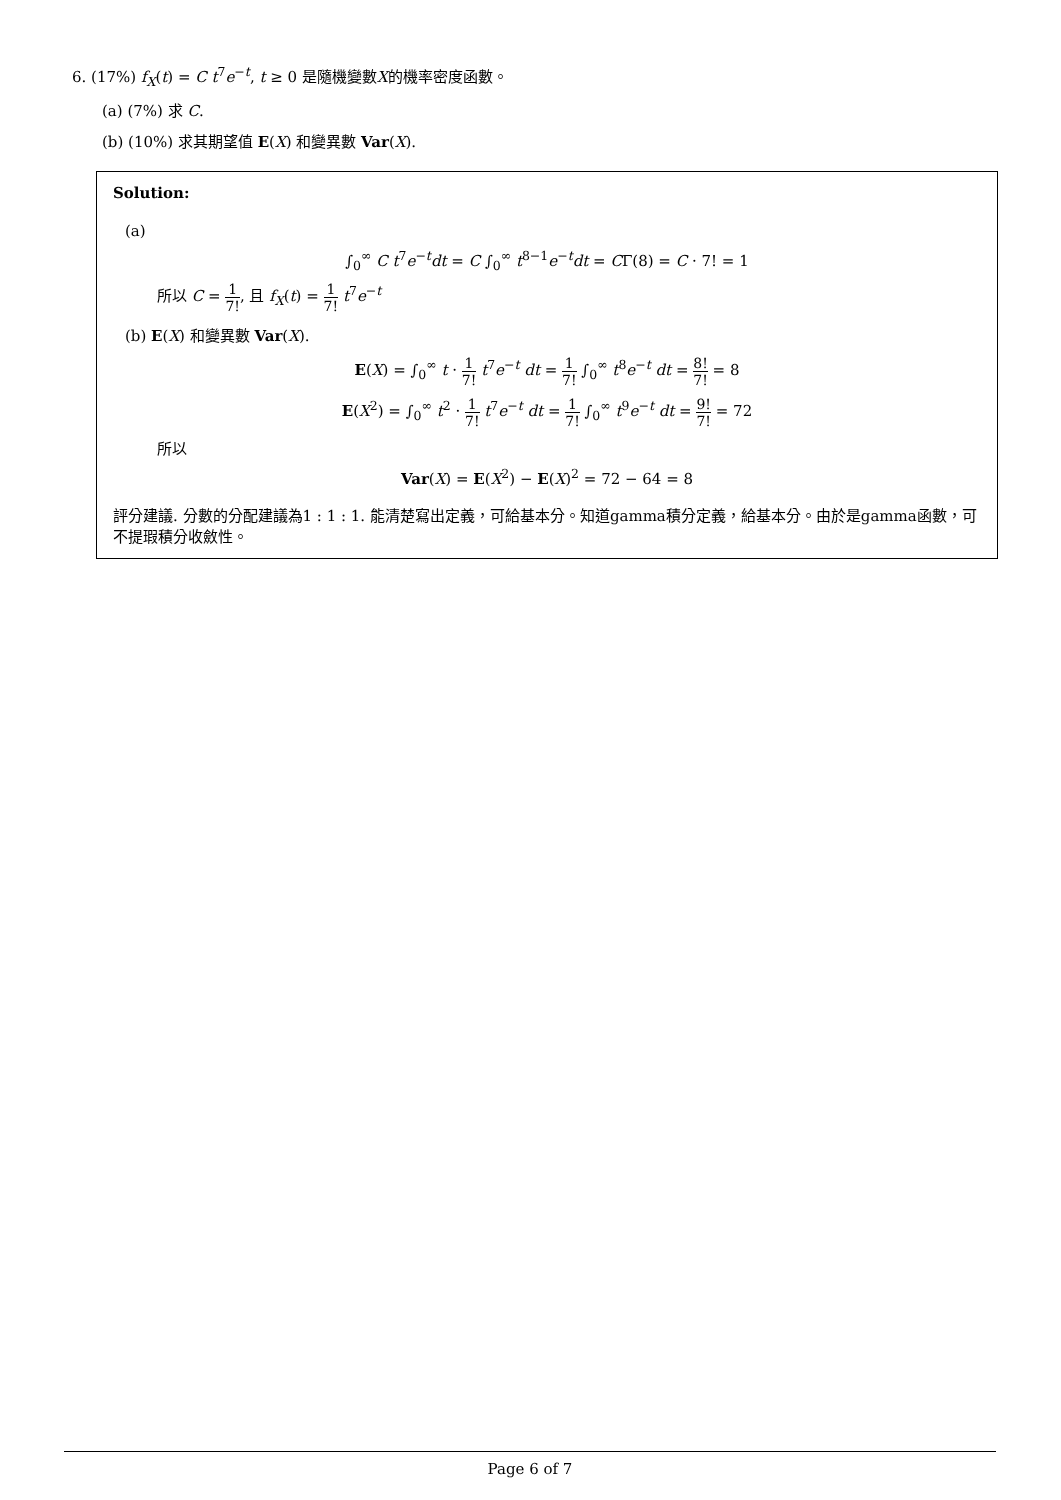6. (17%) f<sub>X</sub>(t) = C t<sup>7</sup>e<sup>−t</sup>, t ≥ 0 是隨機變數X的機率密度函數。
(a) (7%) 求 C.
(b) (10%) 求其期望值 E(X) 和變異數 Var(X).
Solution:
(a)
∫<sub>0</sub><sup>∞</sup> C t<sup>7</sup>e<sup>−t</sup>dt = C ∫<sub>0</sub><sup>∞</sup> t<sup>8−1</sup>e<sup>−t</sup>dt = CΓ(8) = C · 7! = 1
所以 C = 1 7!, 且 f<sub>X</sub>(t) = 1 7! t<sup>7</sup>e<sup>−t</sup>
(b) E(X) 和變異數 Var(X).
E(X) = ∫<sub>0</sub><sup>∞</sup> t · 1 7! t<sup>7</sup>e<sup>−t</sup> dt = 1 7! ∫<sub>0</sub><sup>∞</sup> t<sup>8</sup>e<sup>−t</sup> dt = 8! 7! = 8
E(X<sup>2</sup>) = ∫<sub>0</sub><sup>∞</sup> t<sup>2</sup> · 1 7! t<sup>7</sup>e<sup>−t</sup> dt = 1 7! ∫<sub>0</sub><sup>∞</sup> t<sup>9</sup>e<sup>−t</sup> dt = 9! 7! = 72
所以
Var(X) = E(X<sup>2</sup>) − E(X)<sup>2</sup> = 72 − 64 = 8
評分建議. 分數的分配建議為1 : 1 : 1. 能清楚寫出定義，可給基本分。知道gamma積分定義，給基本分。由於是gamma函數，可不提瑕積分收斂性。
Page 6 of 7